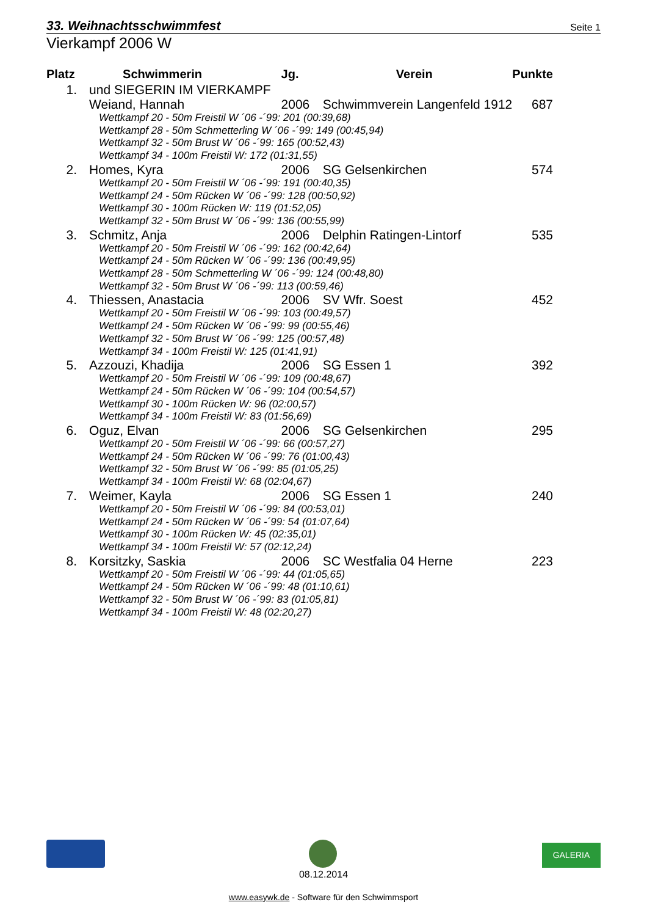33. Weihnachtsschwimmfest Seite 1
Vierkampf 2006 W
| Platz | Schwimmerin | Jg. | Verein | Punkte |
| --- | --- | --- | --- | --- |
| 1. | und SIEGERIN IM VIERKAMPF | | | |
| | Weiand, Hannah | 2006 | Schwimmverein Langenfeld 1912 | 687 |
| | Wettkampf 20 - 50m Freistil W ´06 -´99: 201 (00:39,68) | | | |
| | Wettkampf 28 - 50m Schmetterling W ´06 -´99: 149 (00:45,94) | | | |
| | Wettkampf 32 - 50m Brust W ´06 -´99: 165 (00:52,43) | | | |
| | Wettkampf 34 - 100m Freistil W: 172 (01:31,55) | | | |
| 2. | Homes, Kyra | 2006 | SG Gelsenkirchen | 574 |
| | Wettkampf 20 - 50m Freistil W ´06 -´99: 191 (00:40,35) | | | |
| | Wettkampf 24 - 50m Rücken W ´06 -´99: 128 (00:50,92) | | | |
| | Wettkampf 30 - 100m Rücken W: 119 (01:52,05) | | | |
| | Wettkampf 32 - 50m Brust W ´06 -´99: 136 (00:55,99) | | | |
| 3. | Schmitz, Anja | 2006 | Delphin Ratingen-Lintorf | 535 |
| | Wettkampf 20 - 50m Freistil W ´06 -´99: 162 (00:42,64) | | | |
| | Wettkampf 24 - 50m Rücken W ´06 -´99: 136 (00:49,95) | | | |
| | Wettkampf 28 - 50m Schmetterling W ´06 -´99: 124 (00:48,80) | | | |
| | Wettkampf 32 - 50m Brust W ´06 -´99: 113 (00:59,46) | | | |
| 4. | Thiessen, Anastacia | 2006 | SV Wfr. Soest | 452 |
| | Wettkampf 20 - 50m Freistil W ´06 -´99: 103 (00:49,57) | | | |
| | Wettkampf 24 - 50m Rücken W ´06 -´99: 99 (00:55,46) | | | |
| | Wettkampf 32 - 50m Brust W ´06 -´99: 125 (00:57,48) | | | |
| | Wettkampf 34 - 100m Freistil W: 125 (01:41,91) | | | |
| 5. | Azzouzi, Khadija | 2006 | SG Essen 1 | 392 |
| | Wettkampf 20 - 50m Freistil W ´06 -´99: 109 (00:48,67) | | | |
| | Wettkampf 24 - 50m Rücken W ´06 -´99: 104 (00:54,57) | | | |
| | Wettkampf 30 - 100m Rücken W: 96 (02:00,57) | | | |
| | Wettkampf 34 - 100m Freistil W: 83 (01:56,69) | | | |
| 6. | Oguz, Elvan | 2006 | SG Gelsenkirchen | 295 |
| | Wettkampf 20 - 50m Freistil W ´06 -´99: 66 (00:57,27) | | | |
| | Wettkampf 24 - 50m Rücken W ´06 -´99: 76 (01:00,43) | | | |
| | Wettkampf 32 - 50m Brust W ´06 -´99: 85 (01:05,25) | | | |
| | Wettkampf 34 - 100m Freistil W: 68 (02:04,67) | | | |
| 7. | Weimer, Kayla | 2006 | SG Essen 1 | 240 |
| | Wettkampf 20 - 50m Freistil W ´06 -´99: 84 (00:53,01) | | | |
| | Wettkampf 24 - 50m Rücken W ´06 -´99: 54 (01:07,64) | | | |
| | Wettkampf 30 - 100m Rücken W: 45 (02:35,01) | | | |
| | Wettkampf 34 - 100m Freistil W: 57 (02:12,24) | | | |
| 8. | Korsitzky, Saskia | 2006 | SC Westfalia 04 Herne | 223 |
| | Wettkampf 20 - 50m Freistil W ´06 -´99: 44 (01:05,65) | | | |
| | Wettkampf 24 - 50m Rücken W ´06 -´99: 48 (01:10,61) | | | |
| | Wettkampf 32 - 50m Brust W ´06 -´99: 83 (01:05,81) | | | |
| | Wettkampf 34 - 100m Freistil W: 48 (02:20,27) | | | |
GALERIA
08.12.2014
www.easywk.de - Software für den Schwimmsport